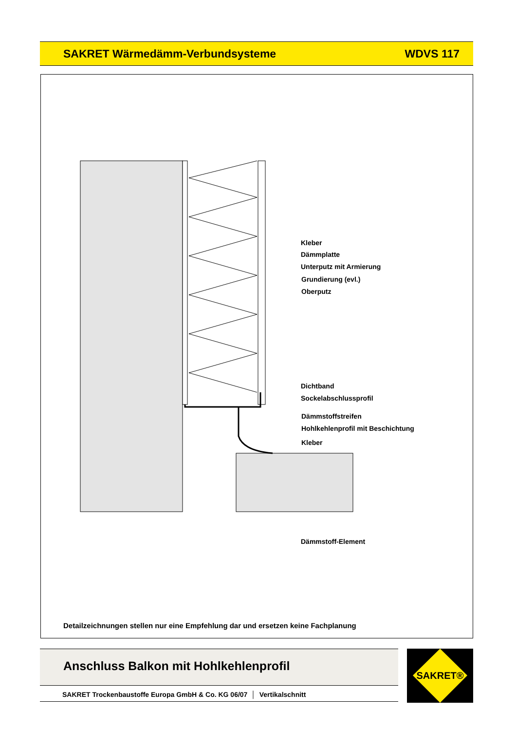SAKRET Wärmedämm-Verbundsysteme WDVS 117
Kleber
Dämmplatte
Unterputz mit Armierung
Grundierung (evl.)
Oberputz
Dichtband
Sockelabschlussprofil
Dämmstoffstreifen
Hohlkehlenprofil mit Beschichtung
Kleber
Dämmstoff-Element
Detailzeichnungen stellen nur eine Empfehlung dar und ersetzen keine Fachplanung
Anschluss Balkon mit Hohlkehlenprofil
SAKRET Trockenbaustoffe Europa GmbH & Co. KG 06/07 │ Vertikalschnitt
SAKRET®